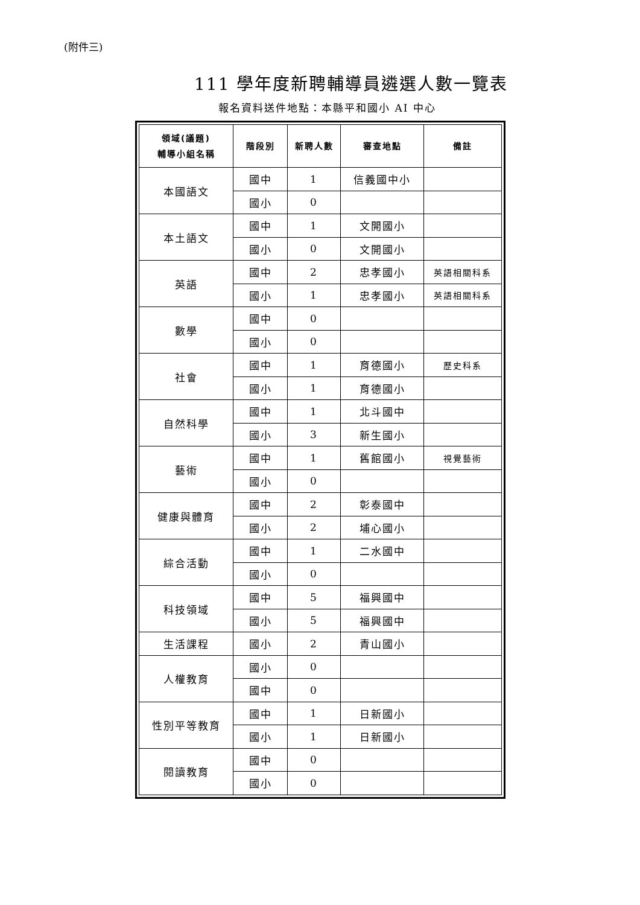(附件三)
111 學年度新聘輔導員遴選人數一覽表
報名資料送件地點：本縣平和國小 AI 中心
| 領域(議題) 輔導小組名稱 | 階段別 | 新聘人數 | 審查地點 | 備註 |
| --- | --- | --- | --- | --- |
| 本國語文 | 國中 | 1 | 信義國中小 | |
| | 國小 | 0 | | |
| 本土語文 | 國中 | 1 | 文開國小 | |
| | 國小 | 0 | 文開國小 | |
| 英語 | 國中 | 2 | 忠孝國小 | 英語相關科系 |
| | 國小 | 1 | 忠孝國小 | 英語相關科系 |
| 數學 | 國中 | 0 | | |
| | 國小 | 0 | | |
| 社會 | 國中 | 1 | 育德國小 | 歷史科系 |
| | 國小 | 1 | 育德國小 | |
| 自然科學 | 國中 | 1 | 北斗國中 | |
| | 國小 | 3 | 新生國小 | |
| 藝術 | 國中 | 1 | 舊館國小 | 視覺藝術 |
| | 國小 | 0 | | |
| 健康與體育 | 國中 | 2 | 彰泰國中 | |
| | 國小 | 2 | 埔心國小 | |
| 綜合活動 | 國中 | 1 | 二水國中 | |
| | 國小 | 0 | | |
| 科技領域 | 國中 | 5 | 福興國中 | |
| | 國小 | 5 | 福興國中 | |
| 生活課程 | 國小 | 2 | 青山國小 | |
| 人權教育 | 國小 | 0 | | |
| | 國中 | 0 | | |
| 性別平等教育 | 國中 | 1 | 日新國小 | |
| | 國小 | 1 | 日新國小 | |
| 閱讀教育 | 國中 | 0 | | |
| | 國小 | 0 | | |